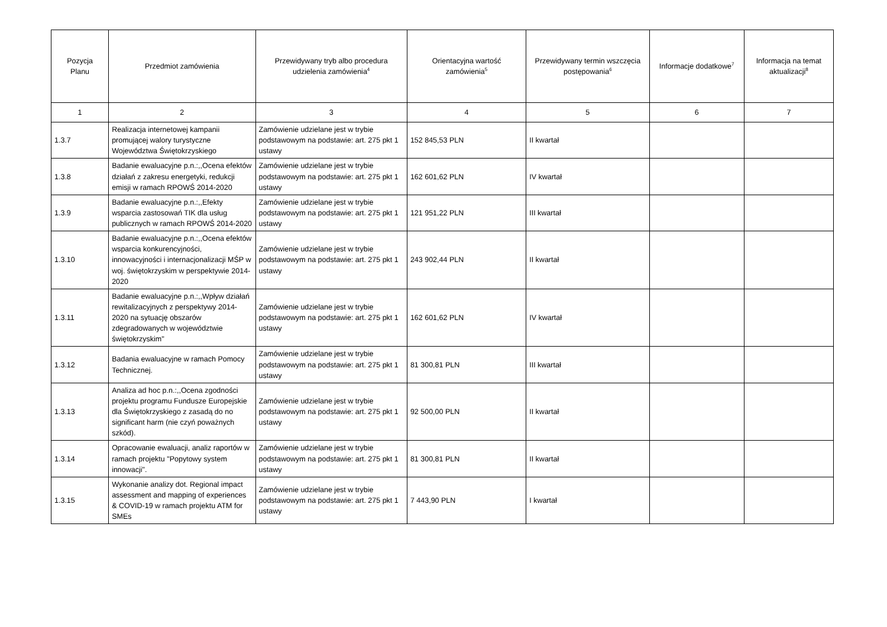| Pozycja Planu | Przedmiot zamówienia | Przewidywany tryb albo procedura udzielenia zamówienia<sup>4</sup> | Orientacyjna wartość zamówienia<sup>5</sup> | Przewidywany termin wszczęcia postępowania<sup>6</sup> | Informacje dodatkowe<sup>7</sup> | Informacja na temat aktualizacji<sup>8</sup> |
| --- | --- | --- | --- | --- | --- | --- |
| 1 | 2 | 3 | 4 | 5 | 6 | 7 |
| 1.3.7 | Realizacja internetowej kampanii promującej walory turystyczne Województwa Świętokrzyskiego | Zamówienie udzielane jest w trybie podstawowym na podstawie: art. 275 pkt 1 ustawy | 152 845,53 PLN | II kwartał | | |
| 1.3.8 | Badanie ewaluacyjne p.n.:,,Ocena efektów działań z zakresu energetyki, redukcji emisji w ramach RPOWŚ 2014-2020 | Zamówienie udzielane jest w trybie podstawowym na podstawie: art. 275 pkt 1 ustawy | 162 601,62 PLN | IV kwartał | | |
| 1.3.9 | Badanie ewaluacyjne p.n.:,,Efekty wsparcia zastosowań TIK dla usług publicznych w ramach RPOWŚ 2014-2020 | Zamówienie udzielane jest w trybie podstawowym na podstawie: art. 275 pkt 1 ustawy | 121 951,22 PLN | III kwartał | | |
| 1.3.10 | Badanie ewaluacyjne p.n.:,,Ocena efektów wsparcia konkurencyjności, innowacyjności i internacjonalizacji MŚP w woj. świętokrzyskim w perspektywie 2014-2020 | Zamówienie udzielane jest w trybie podstawowym na podstawie: art. 275 pkt 1 ustawy | 243 902,44 PLN | II kwartał | | |
| 1.3.11 | Badanie ewaluacyjne p.n.:,,Wpływ działań rewitalizacyjnych z perspektywy 2014-2020 na sytuację obszarów zdegradowanych w województwie świętokrzyskim'' | Zamówienie udzielane jest w trybie podstawowym na podstawie: art. 275 pkt 1 ustawy | 162 601,62 PLN | IV kwartał | | |
| 1.3.12 | Badania ewaluacyjne w ramach Pomocy Technicznej. | Zamówienie udzielane jest w trybie podstawowym na podstawie: art. 275 pkt 1 ustawy | 81 300,81 PLN | III kwartał | | |
| 1.3.13 | Analiza ad hoc p.n.:,,Ocena zgodności projektu programu Fundusze Europejskie dla Świętokrzyskiego z zasadą do no significant harm (nie czyń poważnych szkód). | Zamówienie udzielane jest w trybie podstawowym na podstawie: art. 275 pkt 1 ustawy | 92 500,00 PLN | II kwartał | | |
| 1.3.14 | Opracowanie ewaluacji, analiz raportów w ramach projektu "Popytowy system innowacji". | Zamówienie udzielane jest w trybie podstawowym na podstawie: art. 275 pkt 1 ustawy | 81 300,81 PLN | II kwartał | | |
| 1.3.15 | Wykonanie analizy dot. Regional impact assessment and mapping of experiences & COVID-19 w ramach projektu ATM for SMEs | Zamówienie udzielane jest w trybie podstawowym na podstawie: art. 275 pkt 1 ustawy | 7 443,90 PLN | I kwartał | | |